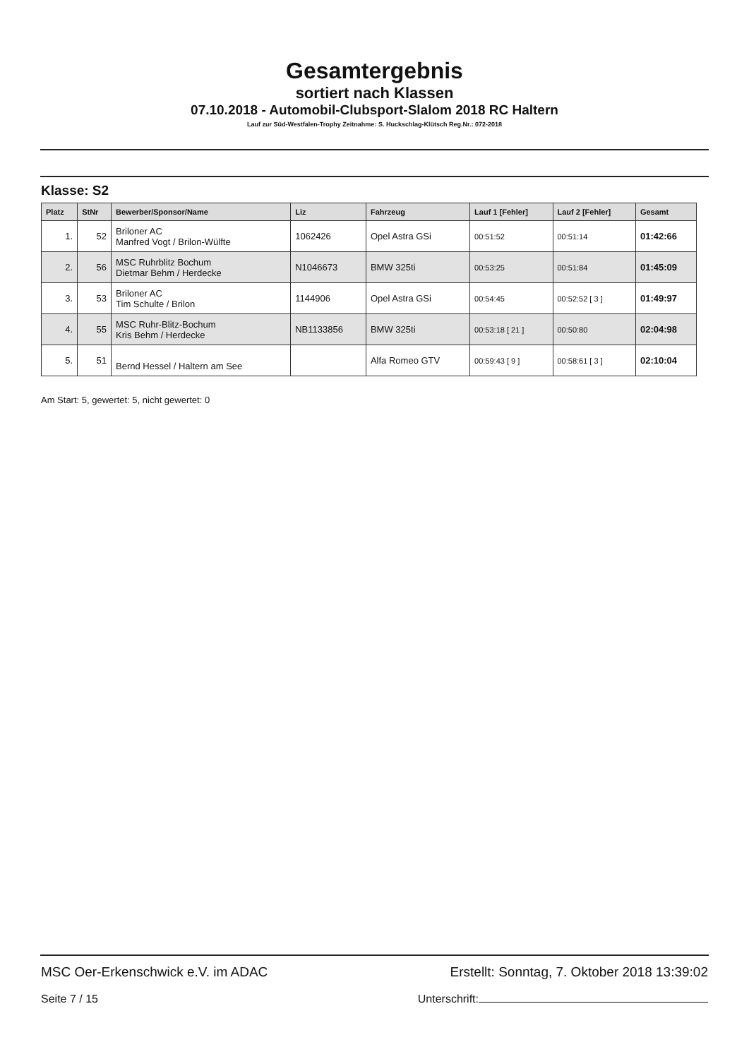Gesamtergebnis
sortiert nach Klassen
07.10.2018 - Automobil-Clubsport-Slalom 2018 RC Haltern
Lauf zur Süd-Westfalen-Trophy Zeitnahme: S. Huckschlag-Klütsch Reg.Nr.: 072-2018
Klasse: S2
| Platz | StNr | Bewerber/Sponsor/Name | Liz | Fahrzeug | Lauf 1 [Fehler] | Lauf 2 [Fehler] | Gesamt |
| --- | --- | --- | --- | --- | --- | --- | --- |
| 1. | 52 | Briloner AC Manfred Vogt / Brilon-Wülfte | 1062426 | Opel Astra GSi | 00:51:52 | 00:51:14 | 01:42:66 |
| 2. | 56 | MSC Ruhrblitz Bochum Dietmar Behm / Herdecke | N1046673 | BMW 325ti | 00:53:25 | 00:51:84 | 01:45:09 |
| 3. | 53 | Briloner AC Tim Schulte / Brilon | 1144906 | Opel Astra GSi | 00:54:45 | 00:52:52 [ 3 ] | 01:49:97 |
| 4. | 55 | MSC Ruhr-Blitz-Bochum Kris Behm / Herdecke | NB1133856 | BMW 325ti | 00:53:18 [ 21 ] | 00:50:80 | 02:04:98 |
| 5. | 51 | Bernd Hessel / Haltern am See | | Alfa Romeo GTV | 00:59:43 [ 9 ] | 00:58:61 [ 3 ] | 02:10:04 |
Am Start: 5, gewertet: 5, nicht gewertet: 0
MSC Oer-Erkenschwick e.V. im ADAC Erstellt: Sonntag, 7. Oktober 2018 13:39:02
Seite 7 / 15 Unterschrift: